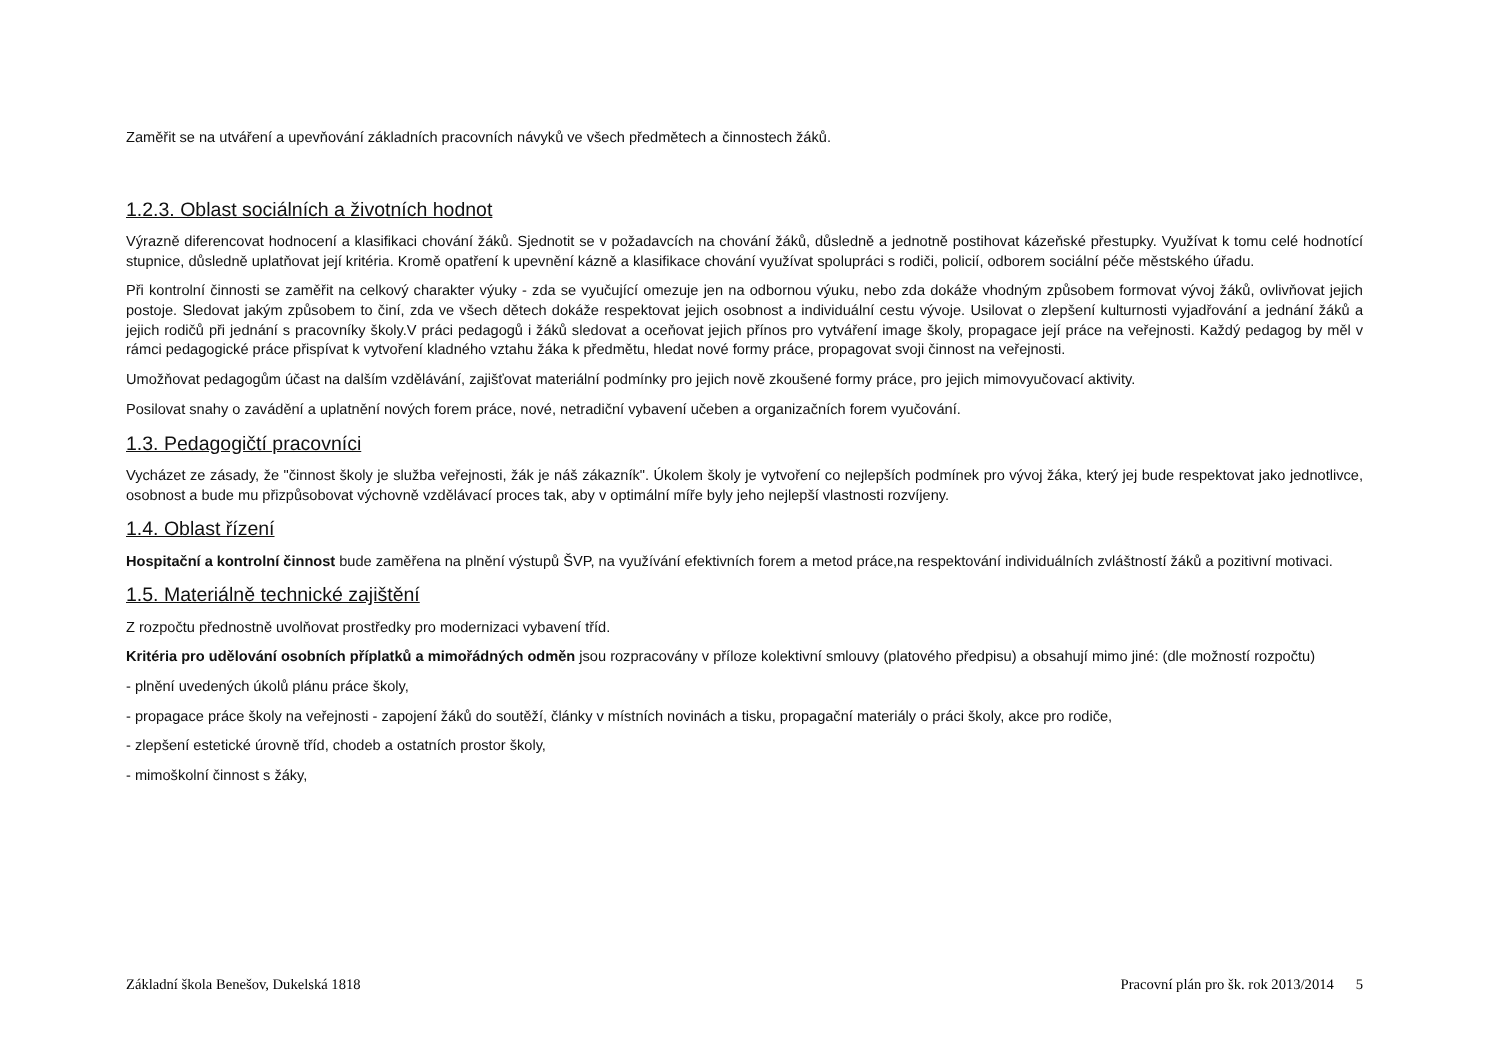Zaměřit se na utváření a upevňování základních pracovních návyků ve všech předmětech a činnostech žáků.
1.2.3. Oblast sociálních a životních hodnot
Výrazně diferencovat hodnocení a klasifikaci chování žáků. Sjednotit se v požadavcích na chování žáků, důsledně a jednotně postihovat kázeňské přestupky. Využívat k tomu celé hodnotící stupnice, důsledně uplatňovat její kritéria. Kromě opatření k upevnění kázně a klasifikace chování využívat spolupráci s rodiči, policií, odborem sociální péče městského úřadu.
Při kontrolní činnosti se zaměřit na celkový charakter výuky - zda se vyučující omezuje jen na odbornou výuku, nebo zda dokáže vhodným způsobem formovat vývoj žáků, ovlivňovat jejich postoje. Sledovat jakým způsobem to činí, zda ve všech dětech dokáže respektovat jejich osobnost a individuální cestu vývoje. Usilovat o zlepšení kulturnosti vyjadřování a jednání žáků a jejich rodičů při jednání s pracovníky školy.V práci pedagogů i žáků sledovat a oceňovat jejich přínos pro vytváření image školy, propagace její práce na veřejnosti. Každý pedagog by měl v rámci pedagogické práce přispívat k vytvoření kladného vztahu žáka k předmětu, hledat nové formy práce, propagovat svoji činnost na veřejnosti.
Umožňovat pedagogům účast na dalším vzdělávání, zajišťovat materiální podmínky pro jejich nově zkoušené formy práce, pro jejich mimovyučovací aktivity.
Posilovat snahy o zavádění a uplatnění nových forem práce, nové, netradiční vybavení učeben a organizačních forem vyučování.
1.3. Pedagogičtí pracovníci
Vycházet ze zásady, že "činnost školy je služba veřejnosti, žák je náš zákazník". Úkolem školy je vytvoření co nejlepších podmínek pro vývoj žáka, který jej bude respektovat jako jednotlivce, osobnost a bude mu přizpůsobovat výchovně vzdělávací proces tak, aby v optimální míře byly jeho nejlepší vlastnosti rozvíjeny.
1.4. Oblast řízení
Hospitační a kontrolní činnost bude zaměřena na plnění výstupů ŠVP, na využívání efektivních forem a metod práce,na respektování individuálních zvláštností žáků a pozitivní motivaci.
1.5. Materiálně technické zajištění
Z rozpočtu přednostně uvolňovat prostředky pro modernizaci vybavení tříd.
Kritéria pro udělování osobních příplatků a mimořádných odměn jsou rozpracovány v příloze kolektivní smlouvy (platového předpisu) a obsahují mimo jiné: (dle možností rozpočtu)
- plnění uvedených úkolů plánu práce školy,
- propagace práce školy na veřejnosti - zapojení žáků do soutěží, články v místních novinách a tisku, propagační materiály o práci školy, akce pro rodiče,
- zlepšení estetické úrovně tříd, chodeb a ostatních prostor školy,
- mimoškolní činnost s žáky,
Základní škola Benešov, Dukelská 1818 Pracovní plán pro šk. rok 2013/2014 5